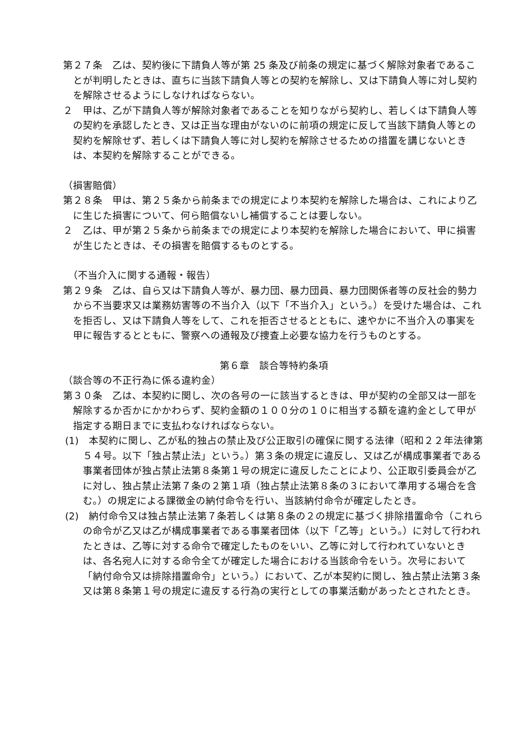第２７条　乙は、契約後に下請負人等が第 25 条及び前条の規定に基づく解除対象者であることが判明したときは、直ちに当該下請負人等との契約を解除し、又は下請負人等に対し契約を解除させるようにしなければならない。
２　甲は、乙が下請負人等が解除対象者であることを知りながら契約し、若しくは下請負人等の契約を承認したとき、又は正当な理由がないのに前項の規定に反して当該下請負人等との契約を解除せず、若しくは下請負人等に対し契約を解除させるための措置を講じないときは、本契約を解除することができる。
（損害賠償）
第２８条　甲は、第２５条から前条までの規定により本契約を解除した場合は、これにより乙に生じた損害について、何ら賠償ないし補償することは要しない。
２　乙は、甲が第２５条から前条までの規定により本契約を解除した場合において、甲に損害が生じたときは、その損害を賠償するものとする。
　（不当介入に関する通報・報告）
第２９条　乙は、自ら又は下請負人等が、暴力団、暴力団員、暴力団関係者等の反社会的勢力から不当要求又は業務妨害等の不当介入（以下「不当介入」という。）を受けた場合は、これを拒否し、又は下請負人等をして、これを拒否させるとともに、速やかに不当介入の事実を甲に報告するとともに、警察への通報及び捜査上必要な協力を行うものとする。
第６章　談合等特約条項
（談合等の不正行為に係る違約金）
第３０条　乙は、本契約に関し、次の各号の一に該当するときは、甲が契約の全部又は一部を解除するか否かにかかわらず、契約金額の１００分の１０に相当する額を違約金として甲が指定する期日までに支払わなければならない。
(1)　本契約に関し、乙が私的独占の禁止及び公正取引の確保に関する法律（昭和２２年法律第５４号。以下「独占禁止法」という。）第３条の規定に違反し、又は乙が構成事業者である事業者団体が独占禁止法第８条第１号の規定に違反したことにより、公正取引委員会が乙に対し、独占禁止法第７条の２第１項（独占禁止法第８条の３において準用する場合を含む。）の規定による課徴金の納付命令を行い、当該納付命令が確定したとき。
(2)　納付命令又は独占禁止法第７条若しくは第８条の２の規定に基づく排除措置命令（これらの命令が乙又は乙が構成事業者である事業者団体（以下「乙等」という。）に対して行われたときは、乙等に対する命令で確定したものをいい、乙等に対して行われていないときは、各名宛人に対する命令全てが確定した場合における当該命令をいう。次号において「納付命令又は排除措置命令」という。）において、乙が本契約に関し、独占禁止法第３条又は第８条第１号の規定に違反する行為の実行としての事業活動があったとされたとき。